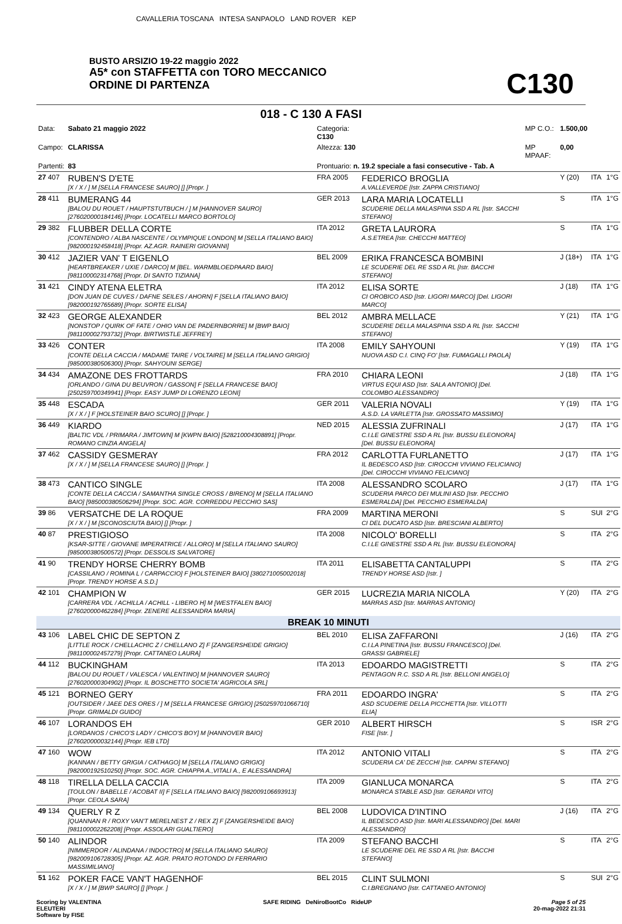CAVALLERIA TOSCANA INTESA SANPAOLO LAND ROVER KEP
BUSTO ARSIZIO 19-22 maggio 2022
A5* con STAFFETTA con TORO MECCANICO
ORDINE DI PARTENZA
C130
018 - C 130 A FASI
| Data: | Sabato 21 maggio 2022 | Categoria: C130 | | MP C.O.: | 1.500,00 | | |
| Campo: | CLARISSA | Altezza: 130 | | MP MPAAF: | 0,00 | | |
| Partenti: | 83 | Prontuario: n. 19.2 speciale a fasi consecutive - Tab. A | | | | | |
| 27 407 | RUBEN'S D'ETE [X / X / ] M [SELLA FRANCESE SAURO] [] [Propr. ] | FRA 2005 | FEDERICO BROGLIA A.VALLEVERDE [Istr. ZAPPA CRISTIANO] | | Y (20) | ITA | 1°G |
| 28 411 | BUMERANG 44 [BALOU DU ROUET / HAUPTSTUTBUCH / ] M [HANNOVER SAURO] [276020000184146] [Propr. LOCATELLI MARCO BORTOLO] | GER 2013 | LARA MARIA LOCATELLI SCUDERIE DELLA MALASPINA SSD A RL [Istr. SACCHI STEFANO] | | S | ITA | 1°G |
| 29 382 | FLUBBER DELLA CORTE [CONTENDRO / ALBA NASCENTE / OLYMPIQUE LONDON] M [SELLA ITALIANO BAIO] [982000192458418] [Propr. AZ.AGR. RAINERI GIOVANNI] | ITA 2012 | GRETA LAURORA A.S.ETREA [Istr. CHECCHI MATTEO] | | S | ITA | 1°G |
| 30 412 | JAZIER VAN' T EIGENLO [HEARTBREAKER / UXIE / DARCO] M [BEL. WARMBLOEDPAARD BAIO] [981100002314768] [Propr. DI SANTO TIZIANA] | BEL 2009 | ERIKA FRANCESCA BOMBINI LE SCUDERIE DEL RE SSD A RL [Istr. BACCHI STEFANO] | | J (18+) | ITA | 1°G |
| 31 421 | CINDY ATENA ELETRA [DON JUAN DE CUVES / DAFNE SEILES / AHORN] F [SELLA ITALIANO BAIO] [982000192765689] [Propr. SORTE ELISA] | ITA 2012 | ELISA SORTE CI OROBICO ASD [Istr. LIGORI MARCO] [Del. LIGORI MARCO] | | J (18) | ITA | 1°G |
| 32 423 | GEORGE ALEXANDER [NONSTOP / QUIRK OF FATE / OHIO VAN DE PADERNBORRE] M [BWP BAIO] [981100002793732] [Propr. BIRTWISTLE JEFFREY] | BEL 2012 | AMBRA MELLACE SCUDERIE DELLA MALASPINA SSD A RL [Istr. SACCHI STEFANO] | | Y (21) | ITA | 1°G |
| 33 426 | CONTER [CONTE DELLA CACCIA / MADAME TAIRE / VOLTAIRE] M [SELLA ITALIANO GRIGIO] [985000380506300] [Propr. SAHYOUNI SERGE] | ITA 2008 | EMILY SAHYOUNI NUOVA ASD C.I. CINQ FO' [Istr. FUMAGALLI PAOLA] | | Y (19) | ITA | 1°G |
| 34 434 | AMAZONE DES FROTTARDS [ORLANDO / GINA DU BEUVRON / GASSON] F [SELLA FRANCESE BAIO] [250259700349941] [Propr. EASY JUMP DI LORENZO LEONI] | FRA 2010 | CHIARA LEONI VIRTUS EQUI ASD [Istr. SALA ANTONIO] [Del. COLOMBO ALESSANDRO] | | J (18) | ITA | 1°G |
| 35 448 | ESCADA [X / X / ] F [HOLSTEINER BAIO SCURO] [] [Propr. ] | GER 2011 | VALERIA NOVALI A.S.D. LA VARLETTA [Istr. GROSSATO MASSIMO] | | Y (19) | ITA | 1°G |
| 36 449 | KIARDO [BALTIC VDL / PRIMARA / JIMTOWN] M [KWPN BAIO] [528210004308891] [Propr. ROMANO CINZIA ANGELA] | NED 2015 | ALESSIA ZUFRINALI C.I.LE GINESTRE SSD A RL [Istr. BUSSU ELEONORA] [Del. BUSSU ELEONORA] | | J (17) | ITA | 1°G |
| 37 462 | CASSIDY GESMERAY [X / X / ] M [SELLA FRANCESE SAURO] [] [Propr. ] | FRA 2012 | CARLOTTA FURLANETTO IL BEDESCO ASD [Istr. CIROCCHI VIVIANO FELICIANO] [Del. CIROCCHI VIVIANO FELICIANO] | | J (17) | ITA | 1°G |
| 38 473 | CANTICO SINGLE [CONTE DELLA CACCIA / SAMANTHA SINGLE CROSS / BIRENO] M [SELLA ITALIANO BAIO] [985000380506294] [Propr. SOC. AGR. CORREDDU PECCHIO SAS] | ITA 2008 | ALESSANDRO SCOLARO SCUDERIA PARCO DEI MULINI ASD [Istr. PECCHIO ESMERALDA] [Del. PECCHIO ESMERALDA] | | J (17) | ITA | 1°G |
| 39 86 | VERSATCHE DE LA ROQUE [X / X / ] M [SCONOSCIUTA BAIO] [] [Propr. ] | FRA 2009 | MARTINA MERONI CI DEL DUCATO ASD [Istr. BRESCIANI ALBERTO] | | S | SUI | 2°G |
| 40 87 | PRESTIGIOSO [KSAR-SITTE / GIOVANE IMPERATRICE / ALLORO] M [SELLA ITALIANO SAURO] [985000380500572] [Propr. DESSOLIS SALVATORE] | ITA 2008 | NICOLO' BORELLI C.I.LE GINESTRE SSD A RL [Istr. BUSSU ELEONORA] | | S | ITA | 2°G |
| 41 90 | TRENDY HORSE CHERRY BOMB [CASSILANO / ROMINA L / CARPACCIO] F [HOLSTEINER BAIO] [380271005002018] [Propr. TRENDY HORSE A.S.D.] | ITA 2011 | ELISABETTA CANTALUPPI TRENDY HORSE ASD [Istr. ] | | S | ITA | 2°G |
| 42 101 | CHAMPION W [CARRERA VDL / ACHILLA / ACHILL - LIBERO H] M [WESTFALEN BAIO] [276020000462284] [Propr. ZENERE ALESSANDRA MARIA] | GER 2015 | LUCREZIA MARIA NICOLA MARRAS ASD [Istr. MARRAS ANTONIO] | | Y (20) | ITA | 2°G |
| BREAK 10 MINUTI | | | | | | | |
| 43 106 | LABEL CHIC DE SEPTON Z [LITTLE ROCK / CHELLACHIC Z / CHELLANO Z] F [ZANGERSHEIDE GRIGIO] [981100002457279] [Propr. CATTANEO LAURA] | BEL 2010 | ELISA ZAFFARONI C.I.LA PINETINA [Istr. BUSSU FRANCESCO] [Del. GRASSI GABRIELE] | | J (16) | ITA | 2°G |
| 44 112 | BUCKINGHAM [BALOU DU ROUET / VALESCA / VALENTINO] M [HANNOVER SAURO] [276020000304902] [Propr. IL BOSCHETTO SOCIETA' AGRICOLA SRL] | ITA 2013 | EDOARDO MAGISTRETTI PENTAGON R.C. SSD A RL [Istr. BELLONI ANGELO] | | S | ITA | 2°G |
| 45 121 | BORNEO GERY [OUTSIDER / JAEE DES ORES / ] M [SELLA FRANCESE GRIGIO] [250259701066710] [Propr. GRIMALDI GUIDO] | FRA 2011 | EDOARDO INGRA' ASD SCUDERIE DELLA PICCHETTA [Istr. VILLOTTI ELIA] | | S | ITA | 2°G |
| 46 107 | LORANDOS EH [LORDANOS / CHICO'S LADY / CHICO'S BOY] M [HANNOVER BAIO] [276020000032144] [Propr. IEB LTD] | GER 2010 | ALBERT HIRSCH FISE [Istr. ] | | S | ISR | 2°G |
| 47 160 | WOW [KANNAN / BETTY GRIGIA / CATHAGO] M [SELLA ITALIANO GRIGIO] [982000192510250] [Propr. SOC. AGR. CHIAPPA A.,VITALI A., E ALESSANDRA] | ITA 2012 | ANTONIO VITALI SCUDERIA CA' DE ZECCHI [Istr. CAPPAI STEFANO] | | S | ITA | 2°G |
| 48 118 | TIRELLA DELLA CACCIA [TOULON / BABELLE / ACOBAT II] F [SELLA ITALIANO BAIO] [982009106693913] [Propr. CEOLA SARA] | ITA 2009 | GIANLUCA MONARCA MONARCA STABLE ASD [Istr. GERARDI VITO] | | S | ITA | 2°G |
| 49 134 | QUERLY R Z [QUANNAN R / ROXY VAN'T MERELNEST Z / REX Z] F [ZANGERSHEIDE BAIO] [981100002262208] [Propr. ASSOLARI GUALTIERO] | BEL 2008 | LUDOVICA D'INTINO IL BEDESCO ASD [Istr. MARI ALESSANDRO] [Del. MARI ALESSANDRO] | | J (16) | ITA | 2°G |
| 50 140 | ALINDOR [NIMMERDOR / ALINDANA / INDOCTRO] M [SELLA ITALIANO SAURO] [982009106728305] [Propr. AZ. AGR. PRATO ROTONDO DI FERRARIO MASSIMILIANO] | ITA 2009 | STEFANO BACCHI LE SCUDERIE DEL RE SSD A RL [Istr. BACCHI STEFANO] | | S | ITA | 2°G |
| 51 162 | POKER FACE VAN'T HAGENHOF [X / X / ] M [BWP SAURO] [] [Propr. ] | BEL 2015 | CLINT SULMONI C.I.BREGNANO [Istr. CATTANEO ANTONIO] | | S | SUI | 2°G |
Scoring by VALENTINA
ELEUTERI
Software by FISE
SAFE RIDING DeNiroBootCo RideUP
Page 5 of 25
20-mag-2022 21:31